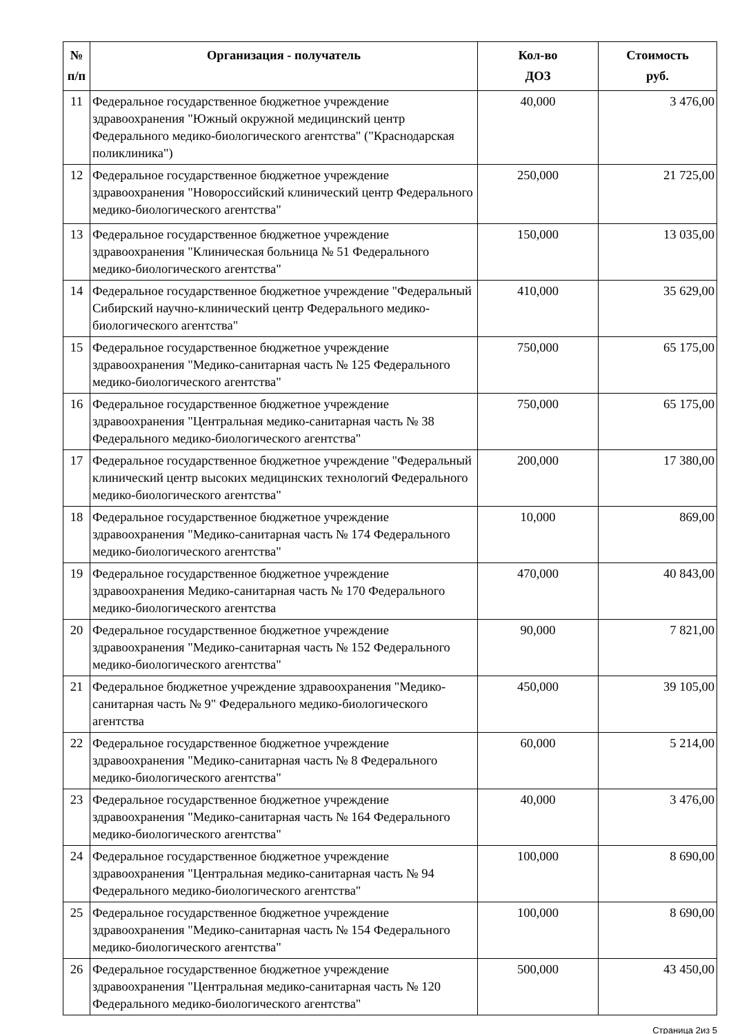| № п/п | Организация - получатель | Кол-во ДОЗ | Стоимость руб. |
| --- | --- | --- | --- |
| 11 | Федеральное государственное бюджетное учреждение здравоохранения "Южный окружной медицинский центр Федерального медико-биологического агентства" ("Краснодарская поликлиника") | 40,000 | 3 476,00 |
| 12 | Федеральное государственное бюджетное учреждение здравоохранения "Новороссийский клинический центр Федерального медико-биологического агентства" | 250,000 | 21 725,00 |
| 13 | Федеральное государственное бюджетное учреждение здравоохранения "Клиническая больница № 51 Федерального медико-биологического агентства" | 150,000 | 13 035,00 |
| 14 | Федеральное государственное бюджетное учреждение "Федеральный Сибирский научно-клинический центр Федерального медико-биологического агентства" | 410,000 | 35 629,00 |
| 15 | Федеральное государственное бюджетное учреждение здравоохранения "Медико-санитарная часть № 125 Федерального медико-биологического агентства" | 750,000 | 65 175,00 |
| 16 | Федеральное государственное бюджетное учреждение здравоохранения "Центральная медико-санитарная часть № 38 Федерального медико-биологического агентства" | 750,000 | 65 175,00 |
| 17 | Федеральное государственное бюджетное учреждение "Федеральный клинический центр высоких медицинских технологий Федерального медико-биологического агентства" | 200,000 | 17 380,00 |
| 18 | Федеральное государственное бюджетное учреждение здравоохранения "Медико-санитарная часть № 174 Федерального медико-биологического агентства" | 10,000 | 869,00 |
| 19 | Федеральное государственное бюджетное учреждение здравоохранения Медико-санитарная часть № 170 Федерального медико-биологического агентства | 470,000 | 40 843,00 |
| 20 | Федеральное государственное бюджетное учреждение здравоохранения "Медико-санитарная часть № 152 Федерального медико-биологического агентства" | 90,000 | 7 821,00 |
| 21 | Федеральное бюджетное учреждение здравоохранения "Медико-санитарная часть № 9" Федерального медико-биологического агентства | 450,000 | 39 105,00 |
| 22 | Федеральное государственное бюджетное учреждение здравоохранения "Медико-санитарная часть № 8 Федерального медико-биологического агентства" | 60,000 | 5 214,00 |
| 23 | Федеральное государственное бюджетное учреждение здравоохранения "Медико-санитарная часть № 164 Федерального медико-биологического агентства" | 40,000 | 3 476,00 |
| 24 | Федеральное государственное бюджетное учреждение здравоохранения "Центральная медико-санитарная часть № 94 Федерального медико-биологического агентства" | 100,000 | 8 690,00 |
| 25 | Федеральное государственное бюджетное учреждение здравоохранения "Медико-санитарная часть № 154 Федерального медико-биологического агентства" | 100,000 | 8 690,00 |
| 26 | Федеральное государственное бюджетное учреждение здравоохранения "Центральная медико-санитарная часть № 120 Федерального медико-биологического агентства" | 500,000 | 43 450,00 |
Страница 2из 5